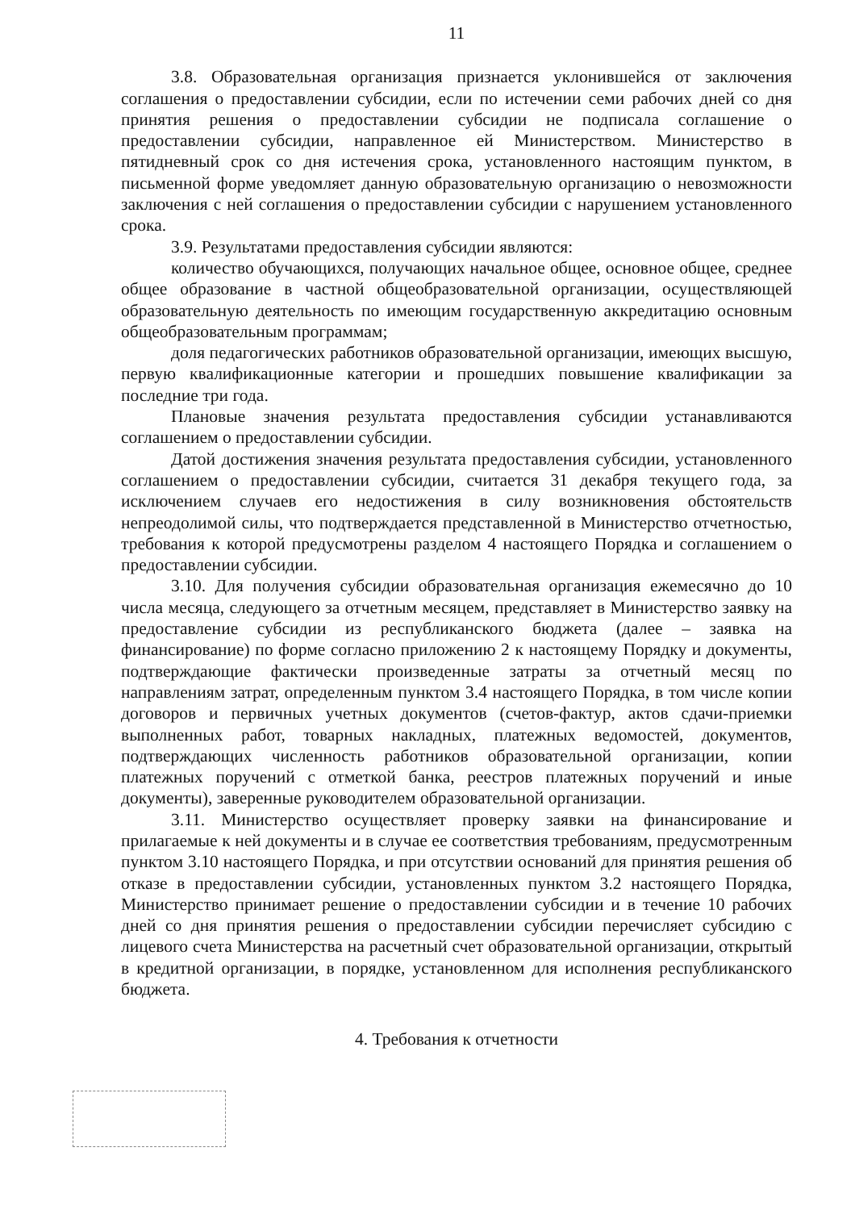11
3.8. Образовательная организация признается уклонившейся от заключения соглашения о предоставлении субсидии, если по истечении семи рабочих дней со дня принятия решения о предоставлении субсидии не подписала соглашение о предоставлении субсидии, направленное ей Министерством. Министерство в пятидневный срок со дня истечения срока, установленного настоящим пунктом, в письменной форме уведомляет данную образовательную организацию о невозможности заключения с ней соглашения о предоставлении субсидии с нарушением установленного срока.
3.9. Результатами предоставления субсидии являются:
количество обучающихся, получающих начальное общее, основное общее, среднее общее образование в частной общеобразовательной организации, осуществляющей образовательную деятельность по имеющим государственную аккредитацию основным общеобразовательным программам;
доля педагогических работников образовательной организации, имеющих высшую, первую квалификационные категории и прошедших повышение квалификации за последние три года.
Плановые значения результата предоставления субсидии устанавливаются соглашением о предоставлении субсидии.
Датой достижения значения результата предоставления субсидии, установленного соглашением о предоставлении субсидии, считается 31 декабря текущего года, за исключением случаев его недостижения в силу возникновения обстоятельств непреодолимой силы, что подтверждается представленной в Министерство отчетностью, требования к которой предусмотрены разделом 4 настоящего Порядка и соглашением о предоставлении субсидии.
3.10. Для получения субсидии образовательная организация ежемесячно до 10 числа месяца, следующего за отчетным месяцем, представляет в Министерство заявку на предоставление субсидии из республиканского бюджета (далее – заявка на финансирование) по форме согласно приложению 2 к настоящему Порядку и документы, подтверждающие фактически произведенные затраты за отчетный месяц по направлениям затрат, определенным пунктом 3.4 настоящего Порядка, в том числе копии договоров и первичных учетных документов (счетов-фактур, актов сдачи-приемки выполненных работ, товарных накладных, платежных ведомостей, документов, подтверждающих численность работников образовательной организации, копии платежных поручений с отметкой банка, реестров платежных поручений и иные документы), заверенные руководителем образовательной организации.
3.11. Министерство осуществляет проверку заявки на финансирование и прилагаемые к ней документы и в случае ее соответствия требованиям, предусмотренным пунктом 3.10 настоящего Порядка, и при отсутствии оснований для принятия решения об отказе в предоставлении субсидии, установленных пунктом 3.2 настоящего Порядка, Министерство принимает решение о предоставлении субсидии и в течение 10 рабочих дней со дня принятия решения о предоставлении субсидии перечисляет субсидию с лицевого счета Министерства на расчетный счет образовательной организации, открытый в кредитной организации, в порядке, установленном для исполнения республиканского бюджета.
4. Требования к отчетности